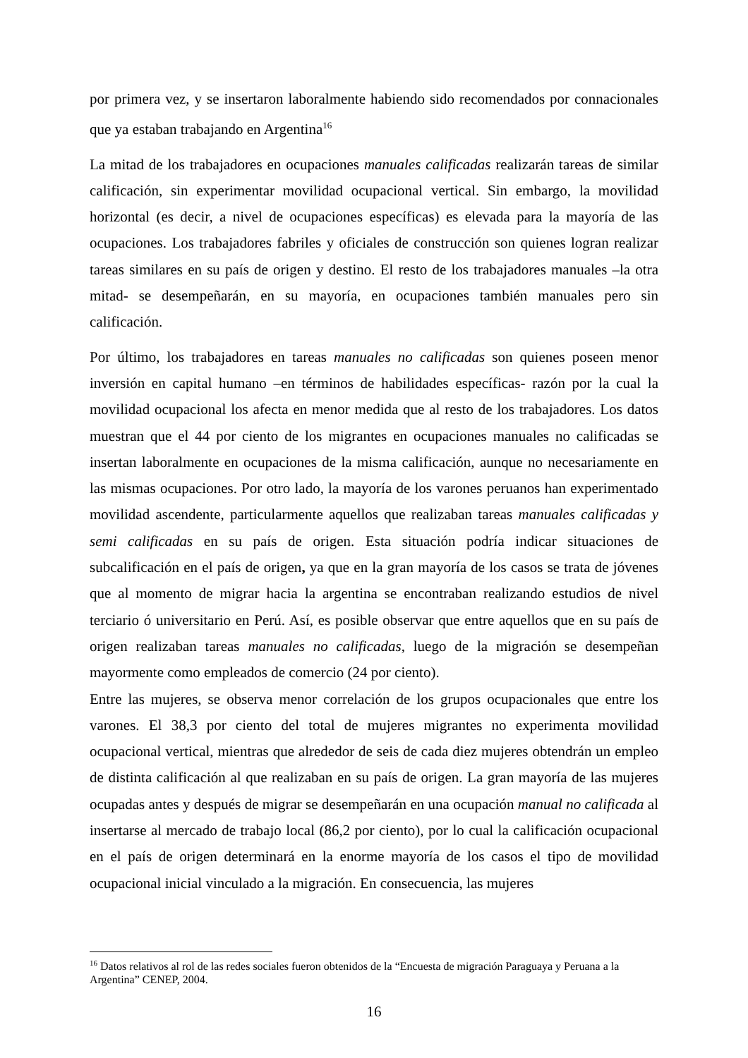por primera vez, y se insertaron laboralmente habiendo sido recomendados por connacionales que ya estaban trabajando en Argentina<sup>16</sup>
La mitad de los trabajadores en ocupaciones manuales calificadas realizarán tareas de similar calificación, sin experimentar movilidad ocupacional vertical. Sin embargo, la movilidad horizontal (es decir, a nivel de ocupaciones específicas) es elevada para la mayoría de las ocupaciones. Los trabajadores fabriles y oficiales de construcción son quienes logran realizar tareas similares en su país de origen y destino. El resto de los trabajadores manuales –la otra mitad- se desempeñarán, en su mayoría, en ocupaciones también manuales pero sin calificación.
Por último, los trabajadores en tareas manuales no calificadas son quienes poseen menor inversión en capital humano –en términos de habilidades específicas- razón por la cual la movilidad ocupacional los afecta en menor medida que al resto de los trabajadores. Los datos muestran que el 44 por ciento de los migrantes en ocupaciones manuales no calificadas se insertan laboralmente en ocupaciones de la misma calificación, aunque no necesariamente en las mismas ocupaciones. Por otro lado, la mayoría de los varones peruanos han experimentado movilidad ascendente, particularmente aquellos que realizaban tareas manuales calificadas y semi calificadas en su país de origen. Esta situación podría indicar situaciones de subcalificación en el país de origen, ya que en la gran mayoría de los casos se trata de jóvenes que al momento de migrar hacia la argentina se encontraban realizando estudios de nivel terciario ó universitario en Perú. Así, es posible observar que entre aquellos que en su país de origen realizaban tareas manuales no calificadas, luego de la migración se desempeñan mayormente como empleados de comercio (24 por ciento).
Entre las mujeres, se observa menor correlación de los grupos ocupacionales que entre los varones. El 38,3 por ciento del total de mujeres migrantes no experimenta movilidad ocupacional vertical, mientras que alrededor de seis de cada diez mujeres obtendrán un empleo de distinta calificación al que realizaban en su país de origen. La gran mayoría de las mujeres ocupadas antes y después de migrar se desempeñarán en una ocupación manual no calificada al insertarse al mercado de trabajo local (86,2 por ciento), por lo cual la calificación ocupacional en el país de origen determinará en la enorme mayoría de los casos el tipo de movilidad ocupacional inicial vinculado a la migración. En consecuencia, las mujeres
<sup>16</sup> Datos relativos al rol de las redes sociales fueron obtenidos de la “Encuesta de migración Paraguaya y Peruana a la Argentina” CENEP, 2004.
16